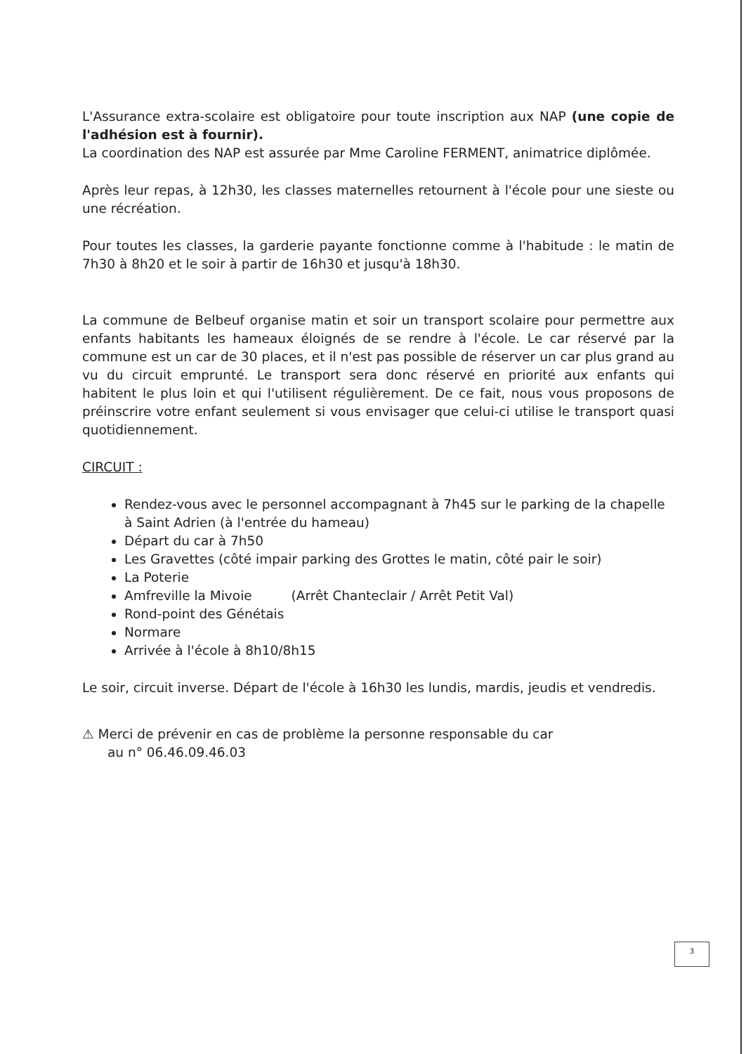L'Assurance extra-scolaire est obligatoire pour toute inscription aux NAP (une copie de l'adhésion est à fournir).
La coordination des NAP est assurée par Mme Caroline FERMENT, animatrice diplômée.
Après leur repas, à 12h30, les classes maternelles retournent à l'école pour une sieste ou une récréation.
Pour toutes les classes, la garderie payante fonctionne comme à l'habitude : le matin de 7h30 à 8h20 et le soir à partir de 16h30 et jusqu'à 18h30.
La commune de Belbeuf organise matin et soir un transport scolaire pour permettre aux enfants habitants les hameaux éloignés de se rendre à l'école. Le car réservé par la commune est un car de 30 places, et il n'est pas possible de réserver un car plus grand au vu du circuit emprunté. Le transport sera donc réservé en priorité aux enfants qui habitent le plus loin et qui l'utilisent régulièrement. De ce fait, nous vous proposons de préinscrire votre enfant seulement si vous envisager que celui-ci utilise le transport quasi quotidiennement.
CIRCUIT :
Rendez-vous avec le personnel accompagnant à 7h45 sur le parking de la chapelle à Saint Adrien (à l'entrée du hameau)
Départ du car à 7h50
Les Gravettes (côté impair parking des Grottes le matin, côté pair le soir)
La Poterie
Amfreville la Mivoie (Arrêt Chanteclair / Arrêt Petit Val)
Rond-point des Génétais
Normare
Arrivée à l'école à 8h10/8h15
Le soir, circuit inverse. Départ de l'école à 16h30 les lundis, mardis, jeudis et vendredis.
⚠ Merci de prévenir en cas de problème la personne responsable du car
au n° 06.46.09.46.03
3